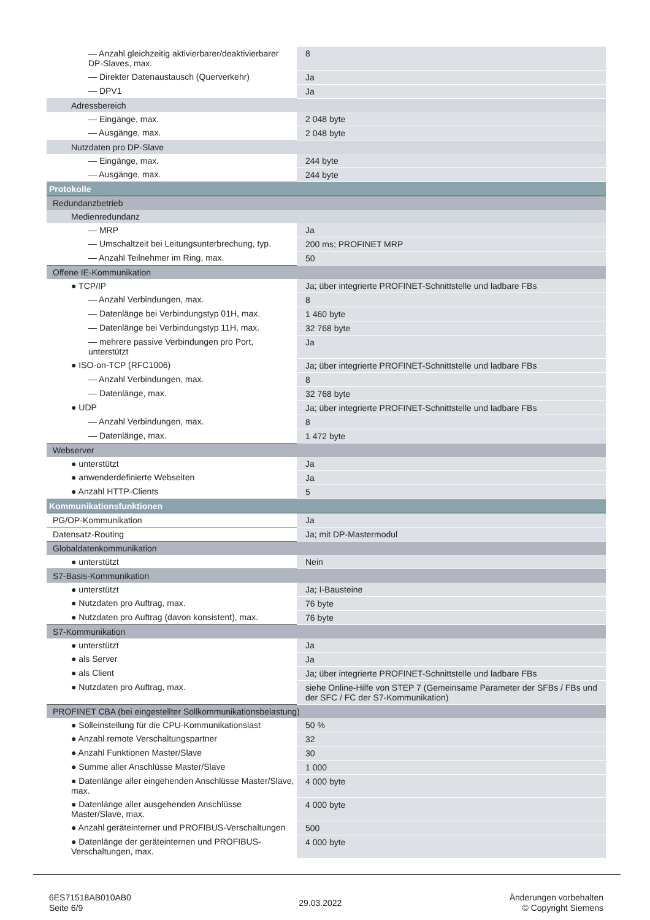| — Anzahl gleichzeitig aktivierbarer/deaktivierbarer DP-Slaves, max. | 8 |
| — Direkter Datenaustausch (Querverkehr) | Ja |
| — DPV1 | Ja |
| Adressbereich | |
| — Eingänge, max. | 2 048 byte |
| — Ausgänge, max. | 2 048 byte |
| Nutzdaten pro DP-Slave | |
| — Eingänge, max. | 244 byte |
| — Ausgänge, max. | 244 byte |
| Protokolle | |
| Redundanzbetrieb | |
| Medienredundanz | |
| — MRP | Ja |
| — Umschaltzeit bei Leitungsunterbrechung, typ. | 200 ms; PROFINET MRP |
| — Anzahl Teilnehmer im Ring, max. | 50 |
| Offene IE-Kommunikation | |
| ● TCP/IP | Ja; über integrierte PROFINET-Schnittstelle und ladbare FBs |
| — Anzahl Verbindungen, max. | 8 |
| — Datenlänge bei Verbindungstyp 01H, max. | 1 460 byte |
| — Datenlänge bei Verbindungstyp 11H, max. | 32 768 byte |
| — mehrere passive Verbindungen pro Port, unterstützt | Ja |
| ● ISO-on-TCP (RFC1006) | Ja; über integrierte PROFINET-Schnittstelle und ladbare FBs |
| — Anzahl Verbindungen, max. | 8 |
| — Datenlänge, max. | 32 768 byte |
| ● UDP | Ja; über integrierte PROFINET-Schnittstelle und ladbare FBs |
| — Anzahl Verbindungen, max. | 8 |
| — Datenlänge, max. | 1 472 byte |
| Webserver | |
| ● unterstützt | Ja |
| ● anwenderdefinierte Webseiten | Ja |
| ● Anzahl HTTP-Clients | 5 |
| Kommunikationsfunktionen | |
| PG/OP-Kommunikation | Ja |
| Datensatz-Routing | Ja; mit DP-Mastermodul |
| Globaldatenkommunikation | |
| ● unterstützt | Nein |
| S7-Basis-Kommunikation | |
| ● unterstützt | Ja; I-Bausteine |
| ● Nutzdaten pro Auftrag, max. | 76 byte |
| ● Nutzdaten pro Auftrag (davon konsistent), max. | 76 byte |
| S7-Kommunikation | |
| ● unterstützt | Ja |
| ● als Server | Ja |
| ● als Client | Ja; über integrierte PROFINET-Schnittstelle und ladbare FBs |
| ● Nutzdaten pro Auftrag, max. | siehe Online-Hilfe von STEP 7 (Gemeinsame Parameter der SFBs / FBs und der SFC / FC der S7-Kommunikation) |
| PROFINET CBA (bei eingestellter Sollkommunikationsbelastung) | |
| ● Solleinstellung für die CPU-Kommunikationslast | 50 % |
| ● Anzahl remote Verschaltungspartner | 32 |
| ● Anzahl Funktionen Master/Slave | 30 |
| ● Summe aller Anschlüsse Master/Slave | 1 000 |
| ● Datenlänge aller eingehenden Anschlüsse Master/Slave, max. | 4 000 byte |
| ● Datenlänge aller ausgehenden Anschlüsse Master/Slave, max. | 4 000 byte |
| ● Anzahl geräteinterner und PROFIBUS-Verschaltungen | 500 |
| ● Datenlänge der geräteinternen und PROFIBUS-Verschaltungen, max. | 4 000 byte |
6ES71518AB010AB0
Seite 6/9
29.03.2022
Änderungen vorbehalten
© Copyright Siemens